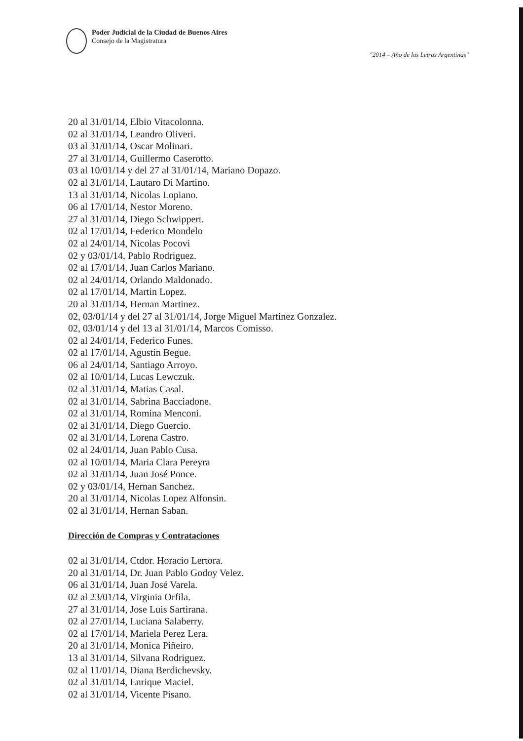Poder Judicial de la Ciudad de Buenos Aires
Consejo de la Magistratura
"2014 – Año de las Letras Argentinas"
20 al 31/01/14, Elbio Vitacolonna.
02 al 31/01/14, Leandro Oliveri.
03 al 31/01/14, Oscar Molinari.
27 al 31/01/14, Guillermo Caserotto.
03 al 10/01/14 y del 27 al 31/01/14, Mariano Dopazo.
02 al 31/01/14, Lautaro Di Martino.
13 al 31/01/14, Nicolas Lopiano.
06 al 17/01/14, Nestor Moreno.
27 al 31/01/14, Diego Schwippert.
02 al 17/01/14, Federico Mondelo
02 al 24/01/14, Nicolas Pocovi
02 y 03/01/14, Pablo Rodriguez.
02 al 17/01/14, Juan Carlos Mariano.
02 al 24/01/14, Orlando Maldonado.
02 al 17/01/14, Martin Lopez.
20 al 31/01/14, Hernan Martinez.
02, 03/01/14 y del 27 al 31/01/14, Jorge Miguel Martinez Gonzalez.
02, 03/01/14 y del 13 al 31/01/14, Marcos Comisso.
02 al 24/01/14, Federico Funes.
02 al 17/01/14, Agustin Begue.
06 al 24/01/14, Santiago Arroyo.
02 al 10/01/14, Lucas Lewczuk.
02 al 31/01/14, Matias Casal.
02 al 31/01/14, Sabrina Bacciadone.
02 al 31/01/14, Romina Menconi.
02 al 31/01/14, Diego Guercio.
02 al 31/01/14, Lorena Castro.
02 al 24/01/14, Juan Pablo Cusa.
02 al 10/01/14, Maria Clara Pereyra
02 al 31/01/14, Juan José Ponce.
02 y 03/01/14, Hernan Sanchez.
20 al 31/01/14, Nicolas Lopez Alfonsin.
02 al 31/01/14, Hernan Saban.
Dirección de Compras y Contrataciones
02 al 31/01/14, Ctdor. Horacio Lertora.
20 al 31/01/14, Dr. Juan Pablo Godoy Velez.
06 al 31/01/14, Juan José Varela.
02 al 23/01/14, Virginia Orfila.
27 al 31/01/14, Jose Luis Sartirana.
02 al 27/01/14, Luciana Salaberry.
02 al 17/01/14, Mariela Perez Lera.
20 al 31/01/14, Monica Piñeiro.
13 al 31/01/14, Silvana Rodriguez.
02 al 11/01/14, Diana Berdichevsky.
02 al 31/01/14, Enrique Maciel.
02 al 31/01/14, Vicente Pisano.